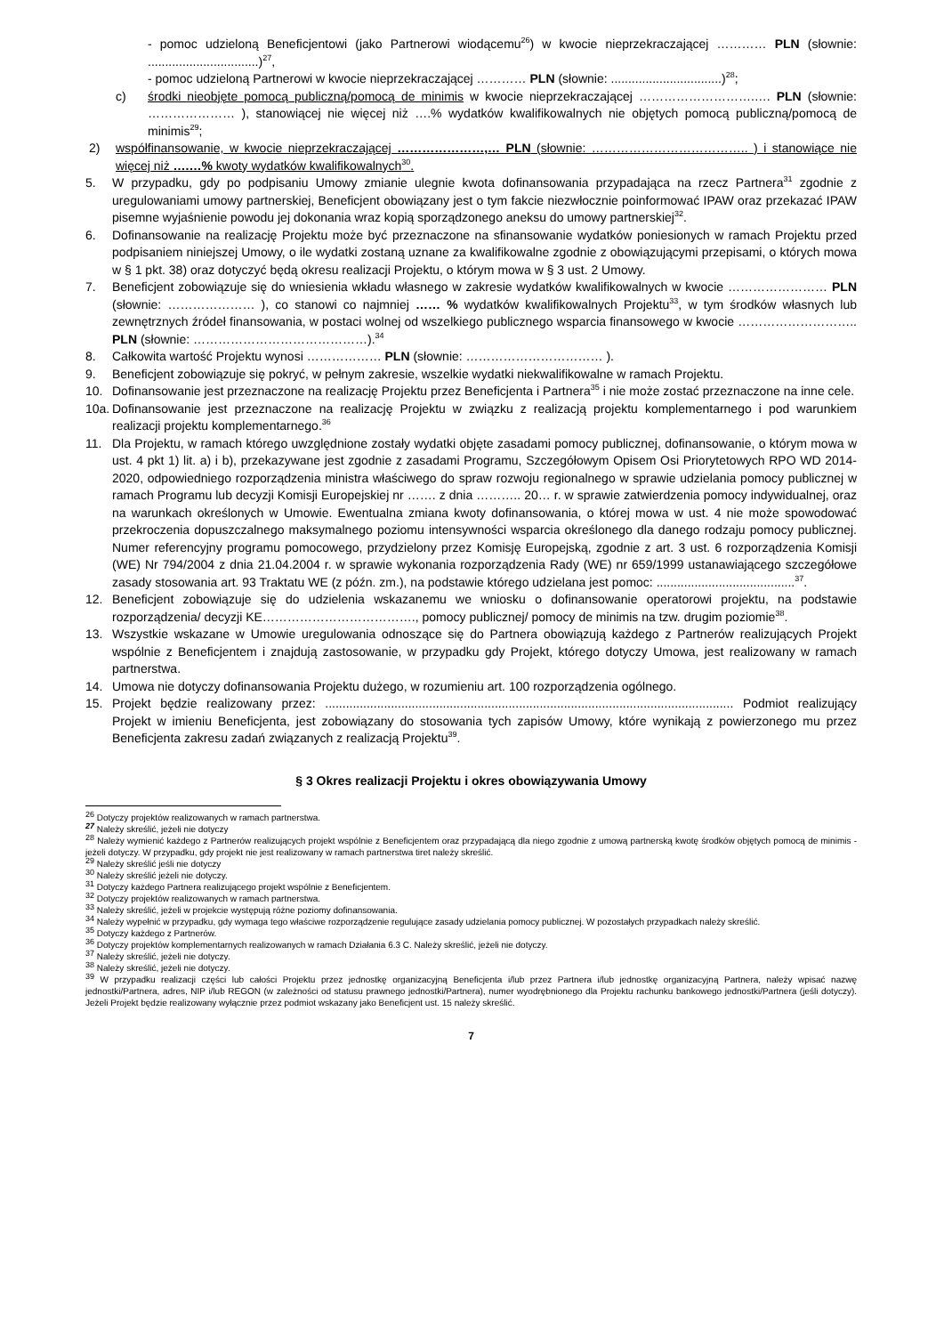- pomoc udzieloną Beneficjentowi (jako Partnerowi wiodącemu<sup>26</sup>) w kwocie nieprzekraczającej ………… PLN (słownie: ................................)<sup>27</sup>,
- pomoc udzieloną Partnerowi w kwocie nieprzekraczającej ………… PLN (słownie: ................................)<sup>28</sup>;
c) środki nieobjęte pomocą publiczną/pomocą de minimis w kwocie nieprzekraczającej ……………………….…. PLN (słownie: ………………… ), stanowiącej nie więcej niż ….% wydatków kwalifikowalnych nie objętych pomocą publiczną/pomocą de minimis<sup>29</sup>;
2) współfinansowanie, w kwocie nieprzekraczającej …………………,… PLN (słownie: ……………………………….. ) i stanowiące nie więcej niż ….…% kwoty wydatków kwalifikowalnych<sup>30</sup>.
5. W przypadku, gdy po podpisaniu Umowy zmianie ulegnie kwota dofinansowania przypadająca na rzecz Partnera<sup>31</sup> zgodnie z uregulowaniami umowy partnerskiej, Beneficjent obowiązany jest o tym fakcie niezwłocznie poinformować IPAW oraz przekazać IPAW pisemne wyjaśnienie powodu jej dokonania wraz kopią sporządzonego aneksu do umowy partnerskiej<sup>32</sup>.
6. Dofinansowanie na realizację Projektu może być przeznaczone na sfinansowanie wydatków poniesionych w ramach Projektu przed podpisaniem niniejszej Umowy, o ile wydatki zostaną uznane za kwalifikowalne zgodnie z obowiązującymi przepisami, o których mowa w § 1 pkt. 38) oraz dotyczyć będą okresu realizacji Projektu, o którym mowa w § 3 ust. 2 Umowy.
7. Beneficjent zobowiązuje się do wniesienia wkładu własnego w zakresie wydatków kwalifikowalnych w kwocie …………………… PLN (słownie: ………………… ), co stanowi co najmniej …… % wydatków kwalifikowalnych Projektu<sup>33</sup>, w tym środków własnych lub zewnętrznych źródeł finansowania, w postaci wolnej od wszelkiego publicznego wsparcia finansowego w kwocie ……………………….. PLN (słownie: ……………………………………).<sup>34</sup>
8. Całkowita wartość Projektu wynosi ……………… PLN (słownie: …………………………… ).
9. Beneficjent zobowiązuje się pokryć, w pełnym zakresie, wszelkie wydatki niekwalifikowalne w ramach Projektu.
10. Dofinansowanie jest przeznaczone na realizację Projektu przez Beneficjenta i Partnera<sup>35</sup> i nie może zostać przeznaczone na inne cele.
10a. Dofinansowanie jest przeznaczone na realizację Projektu w związku z realizacją projektu komplementarnego i pod warunkiem realizacji projektu komplementarnego.<sup>36</sup>
11. Dla Projektu, w ramach którego uwzględnione zostały wydatki objęte zasadami pomocy publicznej, dofinansowanie, o którym mowa w ust. 4 pkt 1) lit. a) i b), przekazywane jest zgodnie z zasadami Programu, Szczegółowym Opisem Osi Priorytetowych RPO WD 2014-2020, odpowiedniego rozporządzenia ministra właściwego do spraw rozwoju regionalnego w sprawie udzielania pomocy publicznej w ramach Programu lub decyzji Komisji Europejskiej nr ……. z dnia ……….. 20… r. w sprawie zatwierdzenia pomocy indywidualnej, oraz na warunkach określonych w Umowie. Ewentualna zmiana kwoty dofinansowania, o której mowa w ust. 4 nie może spowodować przekroczenia dopuszczalnego maksymalnego poziomu intensywności wsparcia określonego dla danego rodzaju pomocy publicznej. Numer referencyjny programu pomocowego, przydzielony przez Komisję Europejską, zgodnie z art. 3 ust. 6 rozporządzenia Komisji (WE) Nr 794/2004 z dnia 21.04.2004 r. w sprawie wykonania rozporządzenia Rady (WE) nr 659/1999 ustanawiającego szczegółowe zasady stosowania art. 93 Traktatu WE (z późn. zm.), na podstawie którego udzielana jest pomoc: ........................................<sup>37</sup>.
12. Beneficjent zobowiązuje się do udzielenia wskazanemu we wniosku o dofinansowanie operatorowi projektu, na podstawie rozporządzenia/ decyzji KE………………………………., pomocy publicznej/ pomocy de minimis na tzw. drugim poziomie<sup>38</sup>.
13. Wszystkie wskazane w Umowie uregulowania odnoszące się do Partnera obowiązują każdego z Partnerów realizujących Projekt wspólnie z Beneficjentem i znajdują zastosowanie, w przypadku gdy Projekt, którego dotyczy Umowa, jest realizowany w ramach partnerstwa.
14. Umowa nie dotyczy dofinansowania Projektu dużego, w rozumieniu art. 100 rozporządzenia ogólnego.
15. Projekt będzie realizowany przez: ...................................................................................................................... Podmiot realizujący Projekt w imieniu Beneficjenta, jest zobowiązany do stosowania tych zapisów Umowy, które wynikają z powierzonego mu przez Beneficjenta zakresu zadań związanych z realizacją Projektu<sup>39</sup>.
§ 3 Okres realizacji Projektu i okres obowiązywania Umowy
<sup>26</sup> Dotyczy projektów realizowanych w ramach partnerstwa.
<sup>27</sup> Należy skreślić, jeżeli nie dotyczy
<sup>28</sup> Należy wymienić każdego z Partnerów realizujących projekt wspólnie z Beneficjentem oraz przypadającą dla niego zgodnie z umową partnerską kwotę środków objętych pomocą de minimis - jeżeli dotyczy. W przypadku, gdy projekt nie jest realizowany w ramach partnerstwa tiret należy skreślić.
<sup>29</sup> Należy skreślić jeśli nie dotyczy
<sup>30</sup> Należy skreślić jeżeli nie dotyczy.
<sup>31</sup> Dotyczy każdego Partnera realizującego projekt wspólnie z Beneficjentem.
<sup>32</sup> Dotyczy projektów realizowanych w ramach partnerstwa.
<sup>33</sup> Należy skreślić, jeżeli w projekcie występują różne poziomy dofinansowania.
<sup>34</sup> Należy wypełnić w przypadku, gdy wymaga tego właściwe rozporządzenie regulujące zasady udzielania pomocy publicznej. W pozostałych przypadkach należy skreślić.
<sup>35</sup> Dotyczy każdego z Partnerów.
<sup>36</sup> Dotyczy projektów komplementarnych realizowanych w ramach Działania 6.3 C. Należy skreślić, jeżeli nie dotyczy.
<sup>37</sup> Należy skreślić, jeżeli nie dotyczy.
<sup>38</sup> Należy skreślić, jeżeli nie dotyczy.
<sup>39</sup> W przypadku realizacji części lub całości Projektu przez jednostkę organizacyjną Beneficjenta i/lub przez Partnera i/lub jednostkę organizacyjną Partnera, należy wpisać nazwę jednostki/Partnera, adres, NIP i/lub REGON (w zależności od statusu prawnego jednostki/Partnera), numer wyodrębnionego dla Projektu rachunku bankowego jednostki/Partnera (jeśli dotyczy). Jeżeli Projekt będzie realizowany wyłącznie przez podmiot wskazany jako Beneficjent ust. 15 należy skreślić.
7